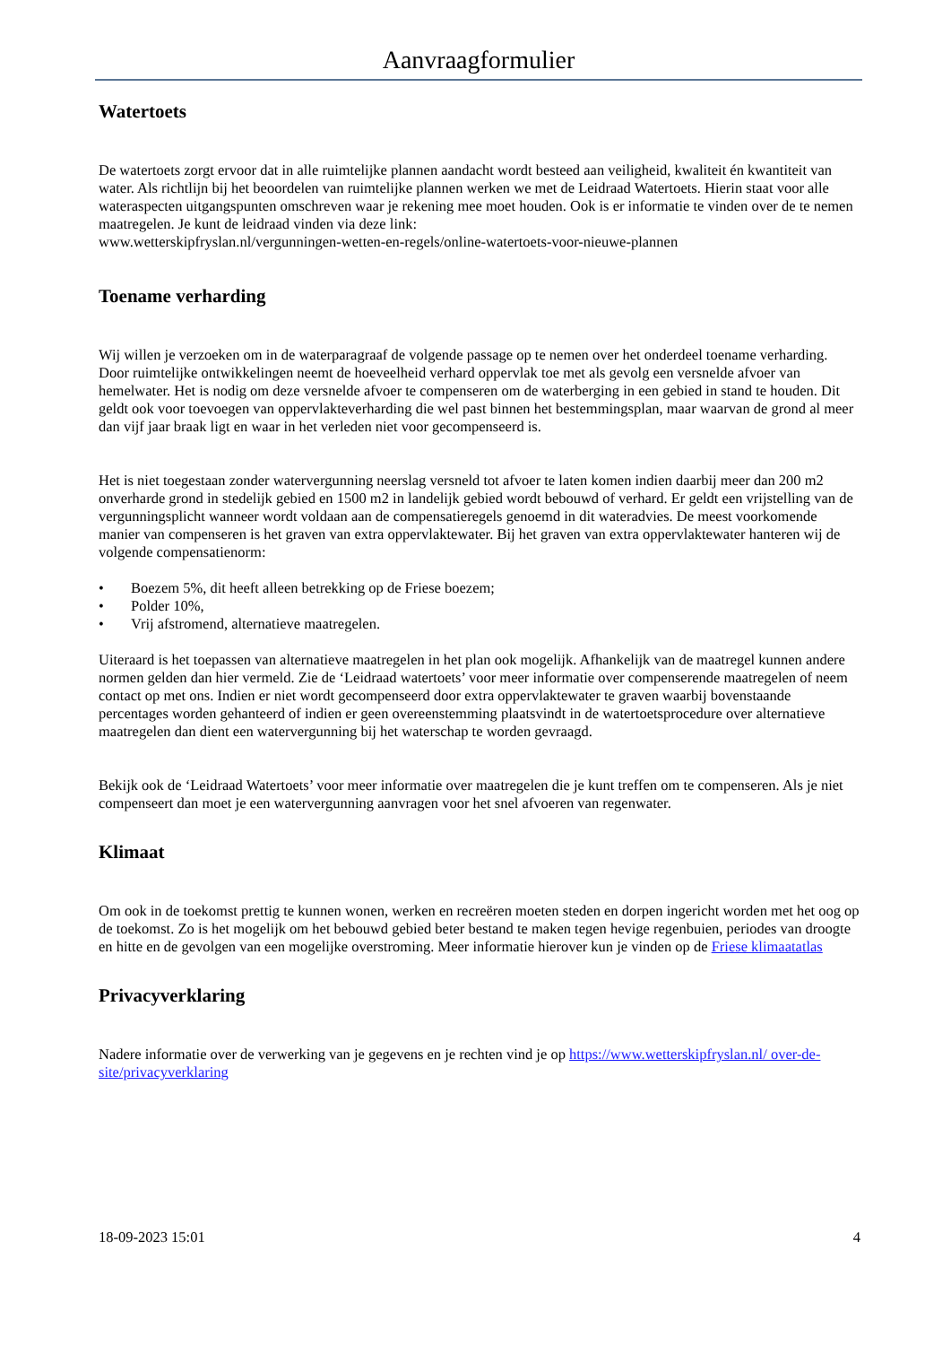Aanvraagformulier
Watertoets
De watertoets zorgt ervoor dat in alle ruimtelijke plannen aandacht wordt besteed aan veiligheid, kwaliteit én kwantiteit van water. Als richtlijn bij het beoordelen van ruimtelijke plannen werken we met de Leidraad Watertoets. Hierin staat voor alle wateraspecten uitgangspunten omschreven waar je rekening mee moet houden. Ook is er informatie te vinden over de te nemen maatregelen. Je kunt de leidraad vinden via deze link:
www.wetterskipfryslan.nl/vergunningen-wetten-en-regels/online-watertoets-voor-nieuwe-plannen
Toename verharding
Wij willen je verzoeken om in de waterparagraaf de volgende passage op te nemen over het onderdeel toename verharding. Door ruimtelijke ontwikkelingen neemt de hoeveelheid verhard oppervlak toe met als gevolg een versnelde afvoer van hemelwater. Het is nodig om deze versnelde afvoer te compenseren om de waterberging in een gebied in stand te houden. Dit geldt ook voor toevoegen van oppervlakteverharding die wel past binnen het bestemmingsplan, maar waarvan de grond al meer dan vijf jaar braak ligt en waar in het verleden niet voor gecompenseerd is.
Het is niet toegestaan zonder watervergunning neerslag versneld tot afvoer te laten komen indien daarbij meer dan 200 m2 onverharde grond in stedelijk gebied en 1500 m2 in landelijk gebied wordt bebouwd of verhard. Er geldt een vrijstelling van de vergunningsplicht wanneer wordt voldaan aan de compensatieregels genoemd in dit wateradvies. De meest voorkomende manier van compenseren is het graven van extra oppervlaktewater. Bij het graven van extra oppervlaktewater hanteren wij de volgende compensatienorm:
• Boezem 5%, dit heeft alleen betrekking op de Friese boezem;
• Polder 10%,
• Vrij afstromend, alternatieve maatregelen.
Uiteraard is het toepassen van alternatieve maatregelen in het plan ook mogelijk. Afhankelijk van de maatregel kunnen andere normen gelden dan hier vermeld. Zie de ‘Leidraad watertoets’ voor meer informatie over compenserende maatregelen of neem contact op met ons. Indien er niet wordt gecompenseerd door extra oppervlaktewater te graven waarbij bovenstaande percentages worden gehanteerd of indien er geen overeenstemming plaatsvindt in de watertoetsprocedure over alternatieve maatregelen dan dient een watervergunning bij het waterschap te worden gevraagd.
Bekijk ook de ‘Leidraad Watertoets’ voor meer informatie over maatregelen die je kunt treffen om te compenseren. Als je niet compenseert dan moet je een watervergunning aanvragen voor het snel afvoeren van regenwater.
Klimaat
Om ook in de toekomst prettig te kunnen wonen, werken en recreëren moeten steden en dorpen ingericht worden met het oog op de toekomst. Zo is het mogelijk om het bebouwd gebied beter bestand te maken tegen hevige regenbuien, periodes van droogte en hitte en de gevolgen van een mogelijke overstroming. Meer informatie hierover kun je vinden op de Friese klimaatatlas
Privacyverklaring
Nadere informatie over de verwerking van je gegevens en je rechten vind je op https://www.wetterskipfryslan.nl/ over-de-site/privacyverklaring
18-09-2023 15:01 4